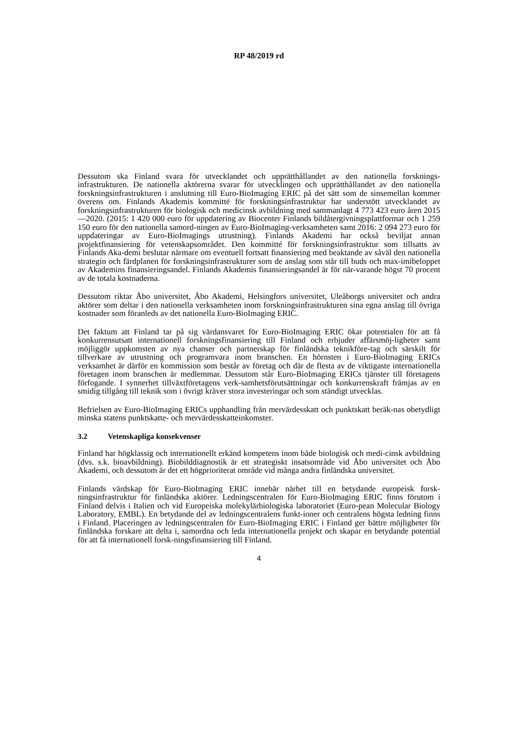RP 48/2019 rd
Dessutom ska Finland svara för utvecklandet och upprätthållandet av den nationella forsknings-infrastrukturen. De nationella aktörerna svarar för utvecklingen och upprätthållandet av den nationella forskningsinfrastrukturen i anslutning till Euro-BioImaging ERIC på det sätt som de sinsemellan kommer överens om. Finlands Akademis kommitté för forskningsinfrastruktur har understött utvecklandet av forskningsinfrastrukturen för biologisk och medicinsk avbildning med sammanlagt 4 773 423 euro åren 2015—2020. (2015: 1 420 000 euro för uppdatering av Biocenter Finlands bildåtergivningsplattformar och 1 259 150 euro för den nationella samord-ningen av Euro-BioImaging-verksamheten samt 2016: 2 094 273 euro för uppdateringar av Euro-BioImagings utrustning). Finlands Akademi har också beviljat annan projektfinansiering för vetenskapsområdet. Den kommitté för forskningsinfrastruktur som tillsatts av Finlands Aka-demi beslutar närmare om eventuell fortsatt finansiering med beaktande av såväl den nationella strategin och färdplanen för forskningsinfrastrukturer som de anslag som står till buds och max-imibeloppet av Akademins finansieringsandel. Finlands Akademis finansieringsandel är för när-varande högst 70 procent av de totala kostnaderna.
Dessutom riktar Åbo universitet, Åbo Akademi, Helsingfors universitet, Uleåborgs universitet och andra aktörer som deltar i den nationella verksamheten inom forskningsinfrastrukturen sina egna anslag till övriga kostnader som föranleds av det nationella Euro-BioImaging ERIC.
Det faktum att Finland tar på sig värdansvaret för Euro-BioImaging ERIC ökar potentialen för att få konkurrensutsatt internationell forskningsfinansiering till Finland och erbjuder affärsmöj-ligheter samt möjliggör uppkomsten av nya chanser och partnerskap för finländska teknikföre-tag och särskilt för tillverkare av utrustning och programvara inom branschen. En hörnsten i Euro-BioImaging ERICs verksamhet är därför en kommission som består av företag och där de flesta av de viktigaste internationella företagen inom branschen är medlemmar. Dessutom står Euro-BioImaging ERICs tjänster till företagens förfogande. I synnerhet tillväxtföretagens verk-samhetsförutsättningar och konkurrenskraft främjas av en smidig tillgång till teknik som i övrigt kräver stora investeringar och som ständigt utvecklas.
Befrielsen av Euro-BioImaging ERICs upphandling från mervärdesskatt och punktskatt beräk-nas obetydligt minska statens punktskatte- och mervärdesskatteinkomster.
3.2 Vetenskapliga konsekvenser
Finland har högklassig och internationellt erkänd kompetens inom både biologisk och medi-cinsk avbildning (dvs. s.k. bioavbildning). Biobilddiagnostik är ett strategiskt insatsområde vid Åbo universitet och Åbo Akademi, och dessutom är det ett högprioriterat område vid många andra finländska universitet.
Finlands värdskap för Euro-BioImaging ERIC innebär närhet till en betydande europeisk forsk-ningsinfrastruktur för finländska aktörer. Ledningscentralen för Euro-BioImaging ERIC finns förutom i Finland delvis i Italien och vid Europeiska molekylärbiologiska laboratoriet (Euro-pean Molecular Biology Laboratory, EMBL). En betydande del av ledningscentralens funkt-ioner och centralens högsta ledning finns i Finland. Placeringen av ledningscentralen för Euro-BioImaging ERIC i Finland ger bättre möjligheter för finländska forskare att delta i, samordna och leda internationella projekt och skapar en betydande potential för att få internationell forsk-ningsfinansiering till Finland.
4